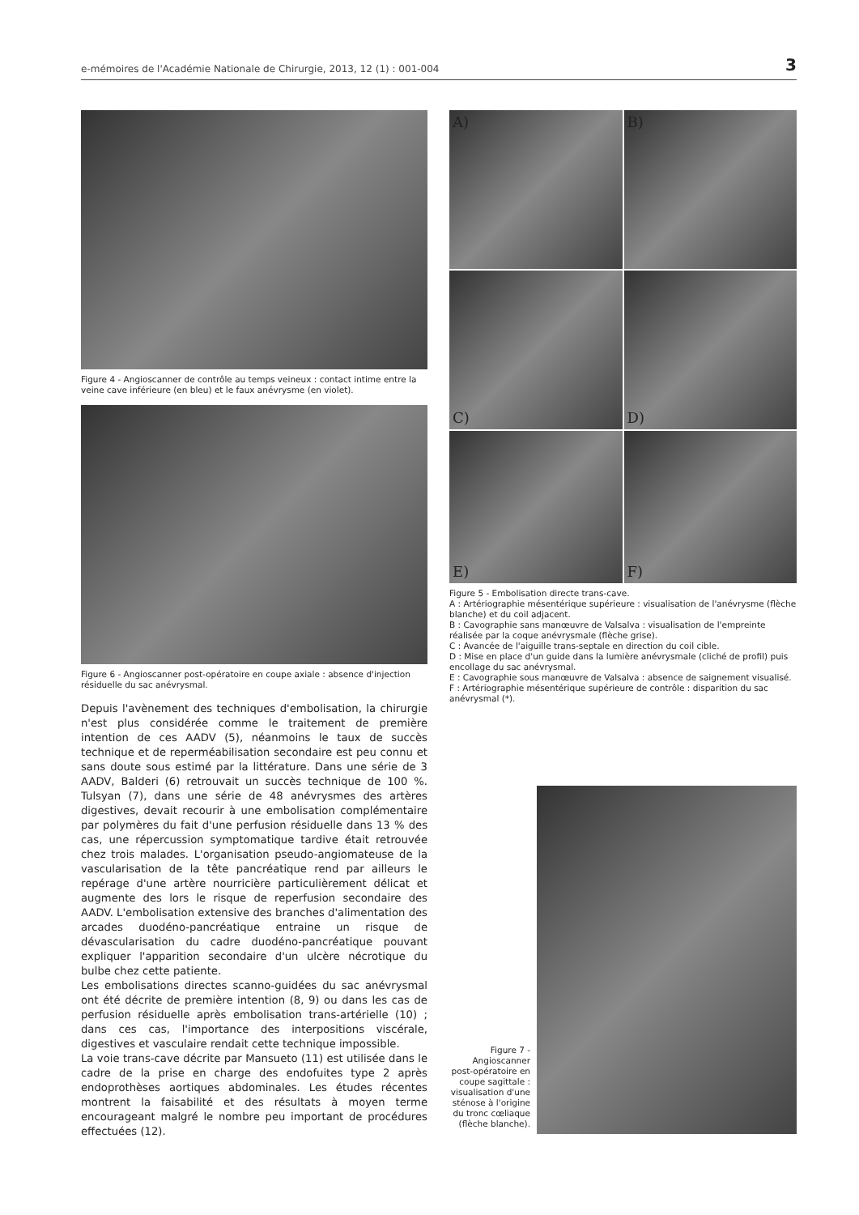e-mémoires de l'Académie Nationale de Chirurgie, 2013, 12 (1) : 001-004 3
Figure 4 - Angioscanner de contrôle au temps veineux : contact intime entre la veine cave inférieure (en bleu) et le faux anévrysme (en violet).
Figure 6 - Angioscanner post-opératoire en coupe axiale : absence d'injection résiduelle du sac anévrysmal.
Depuis l'avènement des techniques d'embolisation, la chirurgie n'est plus considérée comme le traitement de première intention de ces AADV (5), néanmoins le taux de succès technique et de reperméabilisation secondaire est peu connu et sans doute sous estimé par la littérature. Dans une série de 3 AADV, Balderi (6) retrouvait un succès technique de 100 %. Tulsyan (7), dans une série de 48 anévrysmes des artères digestives, devait recourir à une embolisation complémentaire par polymères du fait d'une perfusion résiduelle dans 13 % des cas, une répercussion symptomatique tardive était retrouvée chez trois malades. L'organisation pseudo-angiomateuse de la vascularisation de la tête pancréatique rend par ailleurs le repérage d'une artère nourricière particulièrement délicat et augmente des lors le risque de reperfusion secondaire des AADV. L'embolisation extensive des branches d'alimentation des arcades duodéno-pancréatique entraine un risque de dévascularisation du cadre duodéno-pancréatique pouvant expliquer l'apparition secondaire d'un ulcère nécrotique du bulbe chez cette patiente.
Les embolisations directes scanno-guidées du sac anévrysmal ont été décrite de première intention (8, 9) ou dans les cas de perfusion résiduelle après embolisation trans-artérielle (10) ; dans ces cas, l'importance des interpositions viscérale, digestives et vasculaire rendait cette technique impossible.
La voie trans-cave décrite par Mansueto (11) est utilisée dans le cadre de la prise en charge des endofuites type 2 après endoprothèses aortiques abdominales. Les études récentes montrent la faisabilité et des résultats à moyen terme encourageant malgré le nombre peu important de procédures effectuées (12).
A)
B)
C)
D)
E)
F)
Figure 5 - Embolisation directe trans-cave.
A : Artériographie mésentérique supérieure : visualisation de l'anévrysme (flèche blanche) et du coil adjacent.
B : Cavographie sans manœuvre de Valsalva : visualisation de l'empreinte réalisée par la coque anévrysmale (flèche grise).
C : Avancée de l'aiguille trans-septale en direction du coil cible.
D : Mise en place d'un guide dans la lumière anévrysmale (cliché de profil) puis encollage du sac anévrysmal.
E : Cavographie sous manœuvre de Valsalva : absence de saignement visualisé.
F : Artériographie mésentérique supérieure de contrôle : disparition du sac anévrysmal (*).
Figure 7 - Angioscanner post-opératoire en coupe sagittale : visualisation d'une sténose à l'origine du tronc cœliaque (flèche blanche).